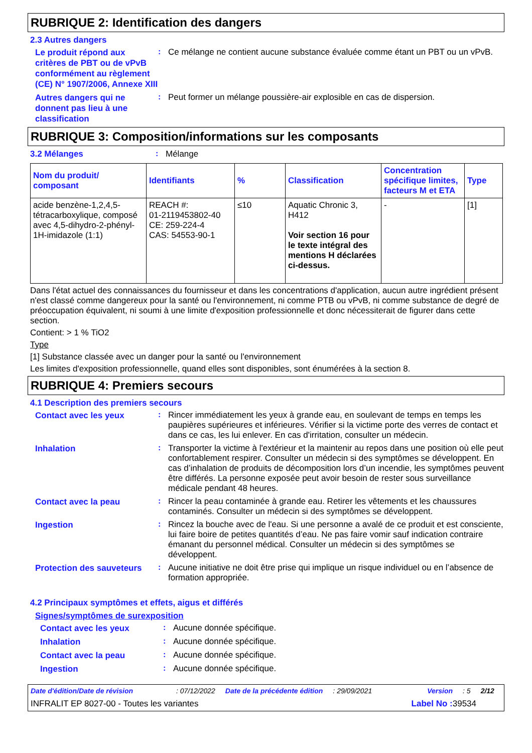RUBRIQUE 2: Identification des dangers
2.3 Autres dangers
Le produit répond aux critères de PBT ou de vPvB conformément au règlement (CE) N° 1907/2006, Annexe XIII
:
Ce mélange ne contient aucune substance évaluée comme étant un PBT ou un vPvB.
Autres dangers qui ne donnent pas lieu à une classification
:
Peut former un mélange poussière-air explosible en cas de dispersion.
RUBRIQUE 3: Composition/informations sur les composants
3.2 Mélanges :
Mélange
| Nom du produit/ composant | Identifiants | % | Classification | Concentration spécifique limites, facteurs M et ETA | Type |
| --- | --- | --- | --- | --- | --- |
| acide benzène-1,2,4,5-tétracarboxylique, composé avec 4,5-dihydro-2-phényl-1H-imidazole (1:1) | REACH #: 01-2119453802-40 CE: 259-224-4 CAS: 54553-90-1 | ≤10 | Aquatic Chronic 3, H412 Voir section 16 pour le texte intégral des mentions H déclarées ci-dessus. | - | [1] |
Dans l'état actuel des connaissances du fournisseur et dans les concentrations d'application, aucun autre ingrédient présent n'est classé comme dangereux pour la santé ou l'environnement, ni comme PTB ou vPvB, ni comme substance de degré de préoccupation équivalent, ni soumi à une limite d'exposition professionnelle et donc nécessiterait de figurer dans cette section.
Contient: > 1 % TiO2
Type
[1] Substance classée avec un danger pour la santé ou l'environnement
Les limites d'exposition professionnelle, quand elles sont disponibles, sont énumérées à la section 8.
RUBRIQUE 4: Premiers secours
4.1 Description des premiers secours
Contact avec les yeux
:
Rincer immédiatement les yeux à grande eau, en soulevant de temps en temps les paupières supérieures et inférieures. Vérifier si la victime porte des verres de contact et dans ce cas, les lui enlever. En cas d'irritation, consulter un médecin.
Inhalation
:
Transporter la victime à l'extérieur et la maintenir au repos dans une position où elle peut confortablement respirer. Consulter un médecin si des symptômes se développent. En cas d’inhalation de produits de décomposition lors d’un incendie, les symptômes peuvent être différés. La personne exposée peut avoir besoin de rester sous surveillance médicale pendant 48 heures.
Contact avec la peau
:
Rincer la peau contaminée à grande eau. Retirer les vêtements et les chaussures contaminés. Consulter un médecin si des symptômes se développent.
Ingestion
:
Rincez la bouche avec de l'eau. Si une personne a avalé de ce produit et est consciente, lui faire boire de petites quantités d’eau. Ne pas faire vomir sauf indication contraire émanant du personnel médical. Consulter un médecin si des symptômes se développent.
Protection des sauveteurs
:
Aucune initiative ne doit être prise qui implique un risque individuel ou en l’absence de formation appropriée.
4.2 Principaux symptômes et effets, aigus et différés
Signes/symptômes de surexposition
Contact avec les yeux
:
Aucune donnée spécifique.
Inhalation
:
Aucune donnée spécifique.
Contact avec la peau
:
Aucune donnée spécifique.
Ingestion
:
Aucune donnée spécifique.
Date d'édition/Date de révision: 07/12/2022 Date de la précédente édition: 29/09/2021 Version: 5 2/12
INFRALIT EP 8027-00 - Toutes les variantes Label No : 39534